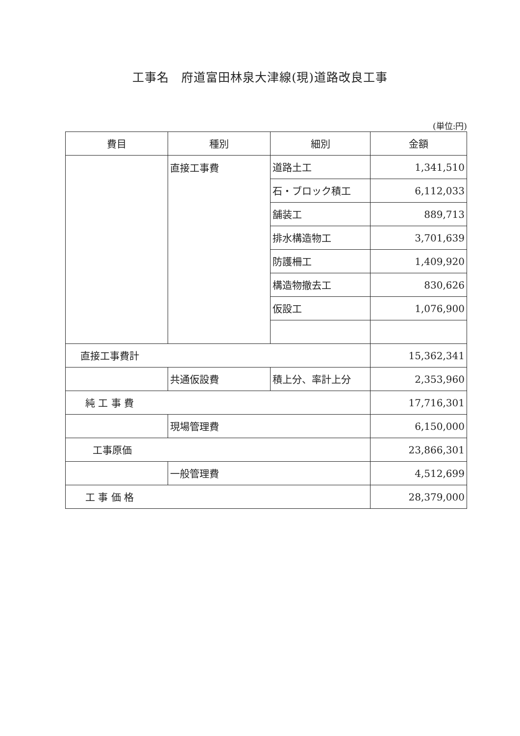工事名　府道富田林泉大津線(現)道路改良工事
(単位:円)
| 費目 | 種別 | 細別 | 金額 |
| --- | --- | --- | --- |
| | 直接工事費 | 道路土工 | 1,341,510 |
| | | 石・ブロック積工 | 6,112,033 |
| | | 舗装工 | 889,713 |
| | | 排水構造物工 | 3,701,639 |
| | | 防護柵工 | 1,409,920 |
| | | 構造物撤去工 | 830,626 |
| | | 仮設工 | 1,076,900 |
| 直接工事費計 | | | 15,362,341 |
| | 共通仮設費 | 積上分、率計上分 | 2,353,960 |
| 純 工 事 費 | | | 17,716,301 |
| | 現場管理費 | | 6,150,000 |
| 工事原価 | | | 23,866,301 |
| | 一般管理費 | | 4,512,699 |
| 工 事 価 格 | | | 28,379,000 |